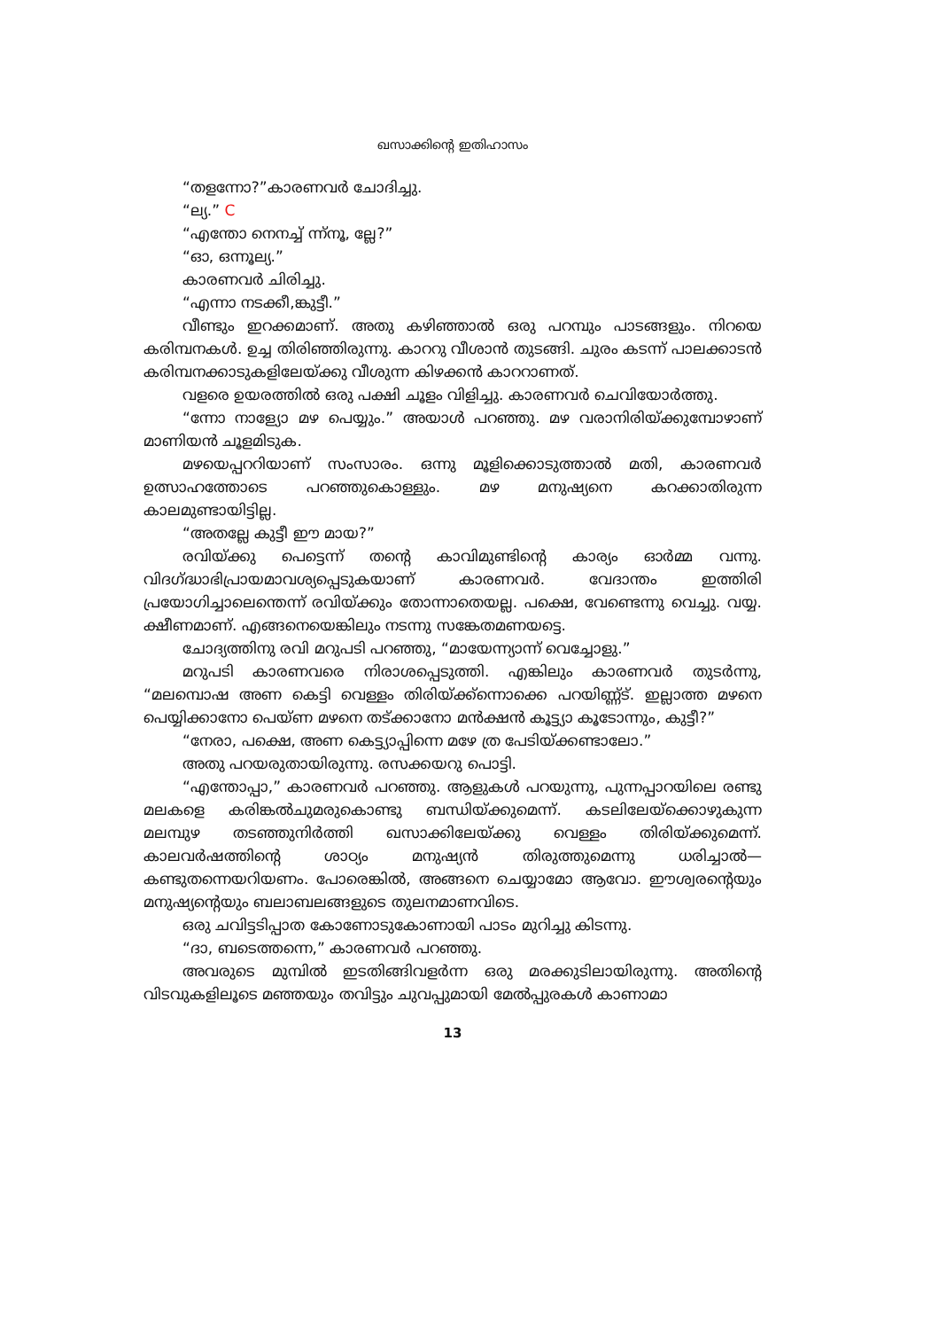ഖസാക്കിന്റെ ഇതിഹാസം
“തളന്നോ?”കാരണവർ ചോദിച്ചു.
“ല്യ.” C
“എന്തോ നെനച്ച് ന്ന്നൂ, ല്ലേ?”
“ഓ, ഒന്നൂല്യ.”
കാരണവർ ചിരിച്ചു.
“എന്നാ നടക്കീ,ങ്കുട്ടീ.”
വീണ്ടും ഇറക്കമാണ്. അതു കഴിഞ്ഞാൽ ഒരു പറമ്പും പാടങ്ങളും. നിറയെ കരിമ്പനകൾ. ഉച്ച തിരിഞ്ഞിരുന്നു. കാററു വീശാൻ തുടങ്ങി. ചുരം കടന്ന് പാലക്കാടൻ കരിമ്പനക്കാടുകളിലേയ്ക്കു വീശുന്ന കിഴക്കൻ കാററാണത്.
വളരെ ഉയരത്തിൽ ഒരു പക്ഷി ചൂളം വിളിച്ചു. കാരണവർ ചെവിയോർത്തു.
“ന്നോ നാള്യോ മഴ പെയ്യും.” അയാൾ പറഞ്ഞു. മഴ വരാനിരിയ്ക്കുമ്പോഴാണ് മാണിയൻ ചൂളമിടുക.
മഴയെപ്പററിയാണ് സംസാരം. ഒന്നു മൂളിക്കൊടുത്താൽ മതി, കാരണവർ ഉത്സാഹത്തോടെ പറഞ്ഞുകൊള്ളും. മഴ മനുഷ്യനെ കറക്കാതിരുന്ന കാലമുണ്ടായിട്ടില്ല.
“അതല്ലേ കുട്ടീ ഈ മായ?”
രവിയ്ക്കു പെട്ടെന്ന് തന്റെ കാവിമുണ്ടിന്റെ കാര്യം ഓർമ്മ വന്നു. വിദഗ്ദ്ധാഭിപ്രായമാവശ്യപ്പെടുകയാണ് കാരണവർ. വേദാന്തം ഇത്തിരി പ്രയോഗിച്ചാലെന്തെന്ന് രവിയ്ക്കും തോന്നാതെയല്ല. പക്ഷെ, വേണ്ടെന്നു വെച്ചു. വയ്യ. ക്ഷീണമാണ്. എങ്ങനെയെങ്കിലും നടന്നു സങ്കേതമണയട്ടെ.
ചോദ്യത്തിനു രവി മറുപടി പറഞ്ഞു, “മായേന്ന്യാന്ന് വെച്ചോളു.”
മറുപടി കാരണവരെ നിരാശപ്പെടുത്തി. എങ്കിലും കാരണവർ തുടർന്നു, “മലമ്പൊഷ അണ കെട്ടി വെള്ളം തിരിയ്ക്ക്ന്നൊക്കെ പറയിണ്ണ്ട്. ഇല്ലാത്ത മഴനെ പെയ്യിക്കാനോ പെയ്ണ മഴനെ തട്ക്കാനോ മൻക്ഷൻ കൂട്ട്യാ കൂടോന്നും, കുട്ടീ?”
“നേരാ, പക്ഷെ, അണ കെട്ട്യാപ്പിന്നെ മഴേ ത്ര പേടിയ്ക്കണ്ടാലോ.”
അതു പറയരുതായിരുന്നു. രസക്കയറു പൊട്ടി.
“എന്തോപ്പാ,” കാരണവർ പറഞ്ഞു. ആളുകൾ പറയുന്നു, പുന്നപ്പാറയിലെ രണ്ടു മലകളെ കരിങ്കൽചുമരുകൊണ്ടു ബന്ധിയ്ക്കുമെന്ന്. കടലിലേയ്ക്കൊഴുകുന്ന മലമ്പുഴ തടഞ്ഞുനിർത്തി ഖസാക്കിലേയ്ക്കു വെള്ളം തിരിയ്ക്കുമെന്ന്. കാലവർഷത്തിന്റെ ശാഠ്യം മനുഷ്യൻ തിരുത്തുമെന്നു ധരിച്ചാൽ—കണ്ടുതന്നെയറിയണം. പോരെങ്കിൽ, അങ്ങനെ ചെയ്യാമോ ആവോ. ഈശ്വരന്റെയും മനുഷ്യന്റെയും ബലാബലങ്ങളുടെ തുലനമാണവിടെ.
ഒരു ചവിട്ടടിപ്പാത കോണോടുകോണായി പാടം മുറിച്ചു കിടന്നു.
“ദാ, ബടെത്തന്നെ,” കാരണവർ പറഞ്ഞു.
അവരുടെ മുമ്പിൽ ഇടതിങ്ങിവളർന്ന ഒരു മരക്കുടിലായിരുന്നു. അതിന്റെ വിടവുകളിലൂടെ മഞ്ഞയും തവിട്ടും ചുവപ്പുമായി മേൽപ്പുരകൾ കാണാമാ
13